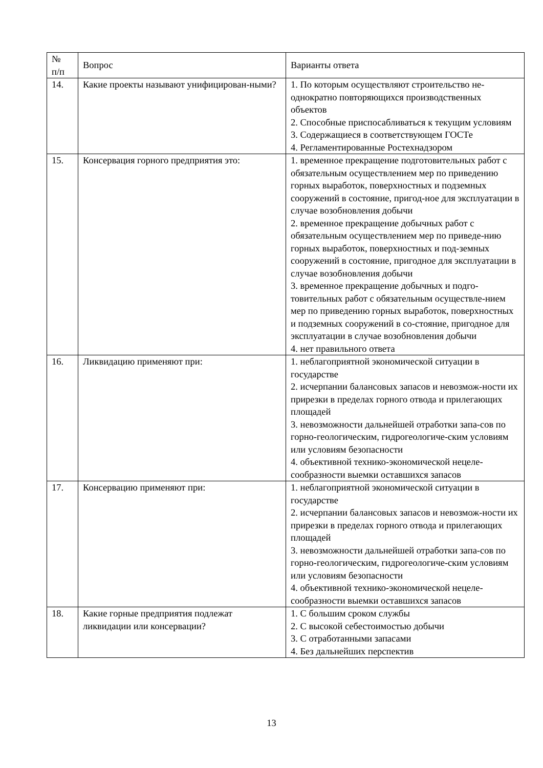| № п/п | Вопрос | Варианты ответа |
| --- | --- | --- |
| 14. | Какие проекты называют унифицирован-ными? | 1. По которым осуществляют строительство не-однократно повторяющихся производственных объектов 2. Способные приспосабливаться к текущим условиям 3. Содержащиеся в соответствующем ГОСТе 4. Регламентированные Ростехнадзором |
| 15. | Консервация горного предприятия это: | 1. временное прекращение подготовительных работ с обязательным осуществлением мер по приведению горных выработок, поверхностных и подземных сооружений в состояние, пригод-ное для эксплуатации в случае возобновления добычи 2. временное прекращение добычных работ с обязательным осуществлением мер по приведе-нию горных выработок, поверхностных и под-земных сооружений в состояние, пригодное для эксплуатации в случае возобновления добычи 3. временное прекращение добычных и подго-товительных работ с обязательным осуществле-нием мер по приведению горных выработок, поверхностных и подземных сооружений в со-стояние, пригодное для эксплуатации в случае возобновления добычи 4. нет правильного ответа |
| 16. | Ликвидацию применяют при: | 1. неблагоприятной экономической ситуации в государстве 2. исчерпании балансовых запасов и невозмож-ности их прирезки в пределах горного отвода и прилегающих площадей 3. невозможности дальнейшей отработки запа-сов по горно-геологическим, гидрогеологиче-ским условиям или условиям безопасности 4. объективной технико-экономической нецеле-сообразности выемки оставшихся запасов |
| 17. | Консервацию применяют при: | 1. неблагоприятной экономической ситуации в государстве 2. исчерпании балансовых запасов и невозмож-ности их прирезки в пределах горного отвода и прилегающих площадей 3. невозможности дальнейшей отработки запа-сов по горно-геологическим, гидрогеологиче-ским условиям или условиям безопасности 4. объективной технико-экономической нецеле-сообразности выемки оставшихся запасов |
| 18. | Какие горные предприятия подлежат ликвидации или консервации? | 1. С большим сроком службы 2. С высокой себестоимостью добычи 3. С отработанными запасами 4. Без дальнейших перспектив |
13